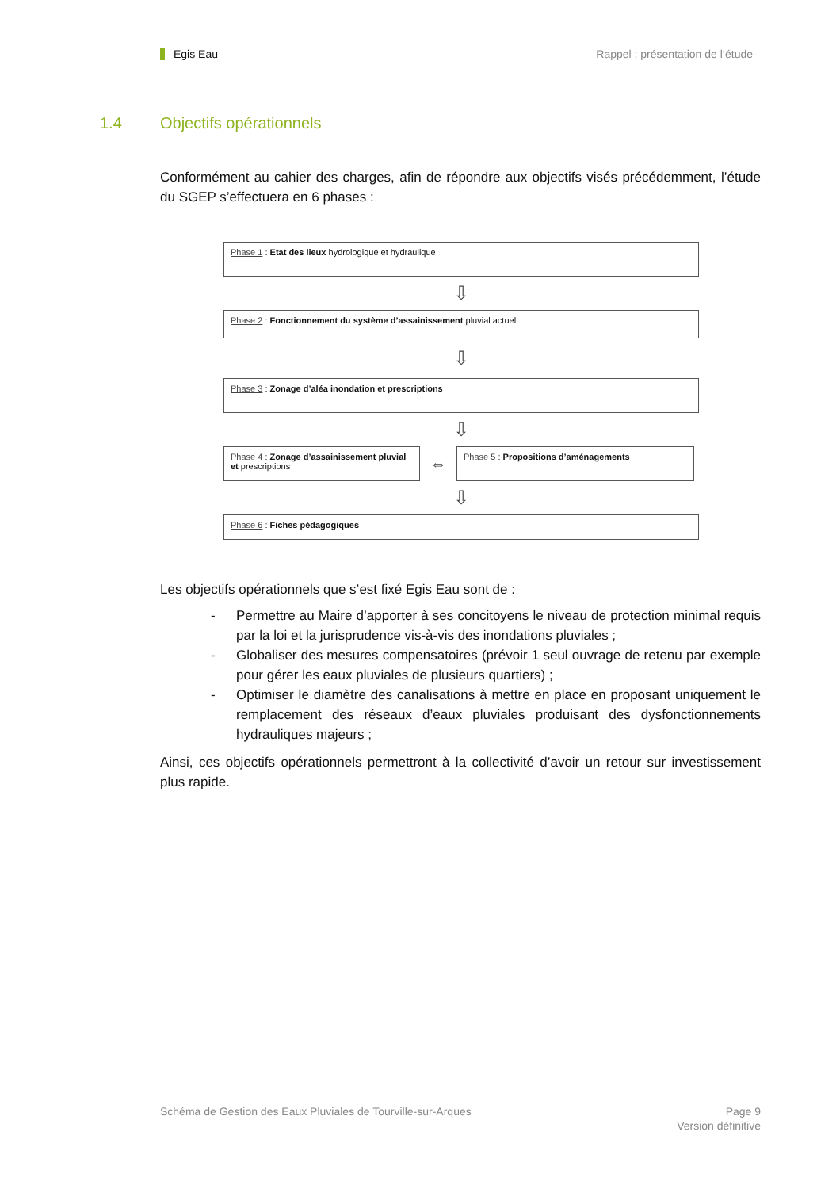Egis Eau Rappel : présentation de l’étude
1.4 Objectifs opérationnels
Conformément au cahier des charges, afin de répondre aux objectifs visés précédemment, l’étude du SGEP s’effectuera en 6 phases :
Phase 1 : Etat des lieux hydrologique et hydraulique
⇩
Phase 2 : Fonctionnement du système d’assainissement pluvial actuel
⇩
Phase 3 : Zonage d’aléa inondation et prescriptions
⇩
Phase 4 : Zonage d’assainissement pluvial et prescriptions
⇔
Phase 5 : Propositions d’aménagements
⇩
Phase 6 : Fiches pédagogiques
Les objectifs opérationnels que s’est fixé Egis Eau sont de :
- Permettre au Maire d’apporter à ses concitoyens le niveau de protection minimal requis par la loi et la jurisprudence vis-à-vis des inondations pluviales ;
- Globaliser des mesures compensatoires (prévoir 1 seul ouvrage de retenu par exemple pour gérer les eaux pluviales de plusieurs quartiers) ;
- Optimiser le diamètre des canalisations à mettre en place en proposant uniquement le remplacement des réseaux d’eaux pluviales produisant des dysfonctionnements hydrauliques majeurs ;
Ainsi, ces objectifs opérationnels permettront à la collectivité d’avoir un retour sur investissement plus rapide.
Schéma de Gestion des Eaux Pluviales de Tourville-sur-Arques Page 9
Version définitive